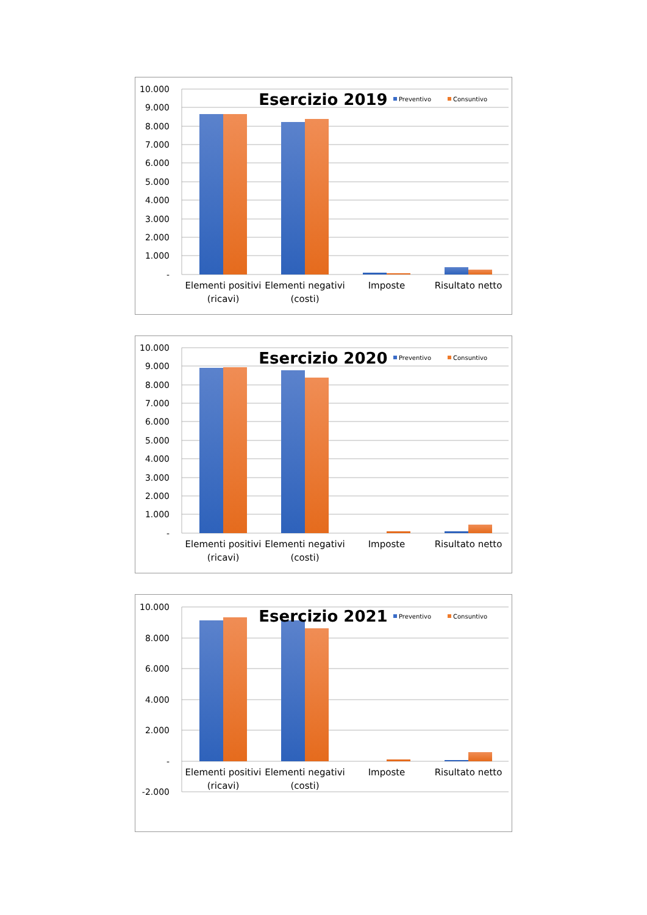10.000
9.000
8.000
7.000
6.000
5.000
4.000
3.000
2.000
1.000
-
Esercizio 2019
Preventivo
Consuntivo
Elementi positivi
(ricavi)
Elementi negativi
(costi)
Imposte
Risultato netto
10.000
9.000
8.000
7.000
6.000
5.000
4.000
3.000
2.000
1.000
-
Esercizio 2020
Preventivo
Consuntivo
Elementi positivi
(ricavi)
Elementi negativi
(costi)
Imposte
Risultato netto
10.000
8.000
6.000
4.000
2.000
-
-2.000
Esercizio 2021
Preventivo
Consuntivo
Elementi positivi
(ricavi)
Elementi negativi
(costi)
Imposte
Risultato netto